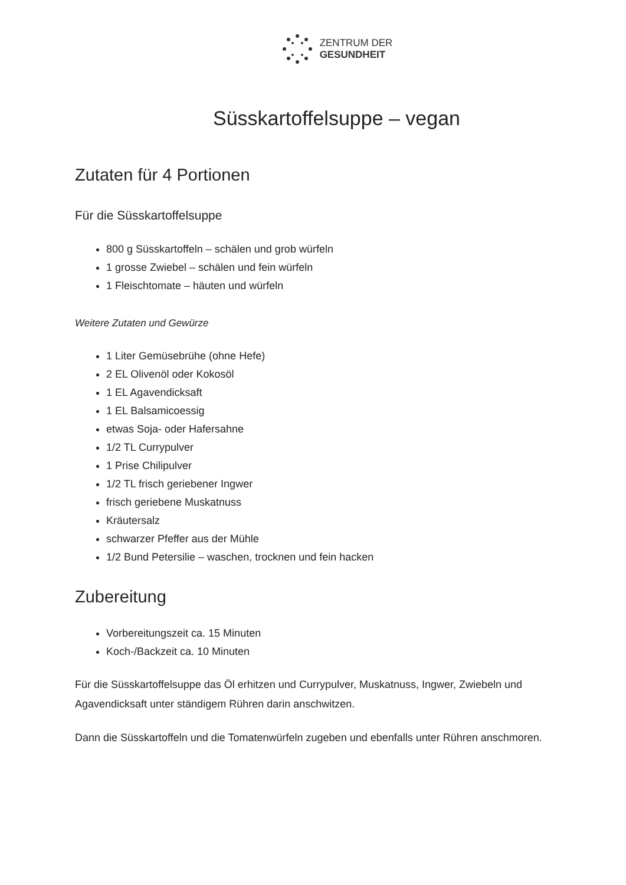ZENTRUM DER
GESUNDHEIT
Süsskartoffelsuppe – vegan
Zutaten für 4 Portionen
Für die Süsskartoffelsuppe
800 g Süsskartoffeln – schälen und grob würfeln
1 grosse Zwiebel – schälen und fein würfeln
1 Fleischtomate – häuten und würfeln
Weitere Zutaten und Gewürze
1 Liter Gemüsebrühe (ohne Hefe)
2 EL Olivenöl oder Kokosöl
1 EL Agavendicksaft
1 EL Balsamicoessig
etwas Soja- oder Hafersahne
1/2 TL Currypulver
1 Prise Chilipulver
1/2 TL frisch geriebener Ingwer
frisch geriebene Muskatnuss
Kräutersalz
schwarzer Pfeffer aus der Mühle
1/2 Bund Petersilie – waschen, trocknen und fein hacken
Zubereitung
Vorbereitungszeit ca. 15 Minuten
Koch-/Backzeit ca. 10 Minuten
Für die Süsskartoffelsuppe das Öl erhitzen und Currypulver, Muskatnuss, Ingwer, Zwiebeln und Agavendicksaft unter ständigem Rühren darin anschwitzen.
Dann die Süsskartoffeln und die Tomatenwürfeln zugeben und ebenfalls unter Rühren anschmoren.